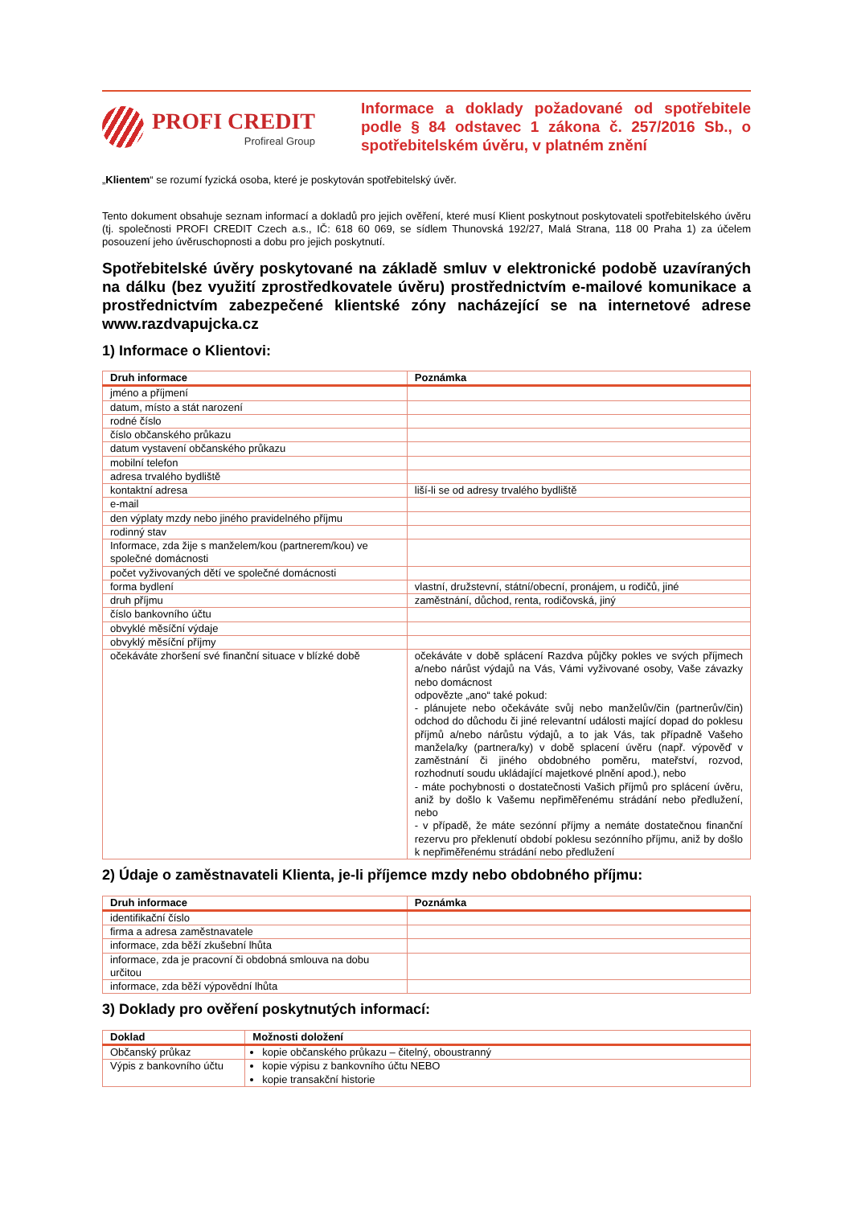PROFI CREDIT
Profireal Group
Informace a doklady požadované od spotřebitele podle § 84 odstavec 1 zákona č. 257/2016 Sb., o spotřebitelském úvěru, v platném znění
„Klientem“ se rozumí fyzická osoba, které je poskytován spotřebitelský úvěr.
Tento dokument obsahuje seznam informací a dokladů pro jejich ověření, které musí Klient poskytnout poskytovateli spotřebitelského úvěru (tj. společnosti PROFI CREDIT Czech a.s., IČ: 618 60 069, se sídlem Thunovská 192/27, Malá Strana, 118 00 Praha 1) za účelem posouzení jeho úvěruschopnosti a dobu pro jejich poskytnutí.
Spotřebitelské úvěry poskytované na základě smluv v elektronické podobě uzavíraných na dálku (bez využití zprostředkovatele úvěru) prostřednictvím e-mailové komunikace a prostřednictvím zabezpečené klientské zóny nacházející se na internetové adrese www.razdvapujcka.cz
1) Informace o Klientovi:
| Druh informace | Poznámka |
| --- | --- |
| jméno a příjmení | |
| datum, místo a stát narození | |
| rodné číslo | |
| číslo občanského průkazu | |
| datum vystavení občanského průkazu | |
| mobilní telefon | |
| adresa trvalého bydliště | |
| kontaktní adresa | liší-li se od adresy trvalého bydliště |
| e-mail | |
| den výplaty mzdy nebo jiného pravidelného příjmu | |
| rodinný stav | |
| Informace, zda žije s manželem/kou (partnerem/kou) ve společné domácnosti | |
| počet vyživovaných dětí ve společné domácnosti | |
| forma bydlení | vlastní, družstevní, státní/obecní, pronájem, u rodičů, jiné |
| druh příjmu | zaměstnání, důchod, renta, rodičovská, jiný |
| číslo bankovního účtu | |
| obvyklé měsíční výdaje | |
| obvyklý měsíční příjmy | |
| očekáváte zhoršení své finanční situace v blízké době | očekáváte v době splácení Razdva půjčky pokles ve svých příjmech a/nebo nárůst výdajů na Vás, Vámi vyživované osoby, Vaše závazky nebo domácnost odpovězte „ano“ také pokud: - plánujete nebo očekáváte svůj nebo manželův/čin (partnerův/čin) odchod do důchodu či jiné relevantní události mající dopad do poklesu příjmů a/nebo nárůstu výdajů, a to jak Vás, tak případně Vašeho manžela/ky (partnera/ky) v době splacení úvěru (např. výpověď v zaměstnání či jiného obdobného poměru, mateřství, rozvod, rozhodnutí soudu ukládající majetkové plnění apod.), nebo - máte pochybnosti o dostatečnosti Vašich příjmů pro splácení úvěru, aniž by došlo k Vašemu nepřiměřenému strádání nebo předlužení, nebo - v případě, že máte sezónní příjmy a nemáte dostatečnou finanční rezervu pro překlenutí období poklesu sezónního příjmu, aniž by došlo k nepřiměřenému strádání nebo předlužení |
2) Údaje o zaměstnavateli Klienta, je-li příjemce mzdy nebo obdobného příjmu:
| Druh informace | Poznámka |
| --- | --- |
| identifikační číslo | |
| firma a adresa zaměstnavatele | |
| informace, zda běží zkušební lhůta | |
| informace, zda je pracovní či obdobná smlouva na dobu určitou | |
| informace, zda běží výpovědní lhůta | |
3) Doklady pro ověření poskytnutých informací:
| Doklad | Možnosti doložení |
| --- | --- |
| Občanský průkaz | kopie občanského průkazu – čitelný, oboustranný |
| Výpis z bankovního účtu | kopie výpisu z bankovního účtu NEBO kopie transakční historie |